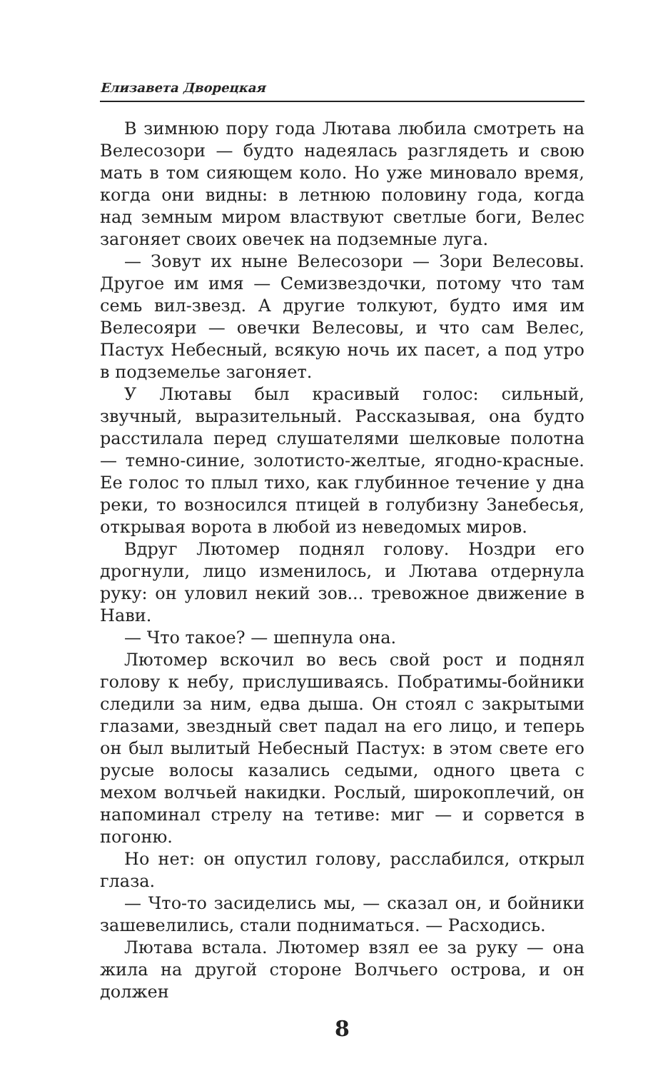Елизавета Дворецкая
В зимнюю пору года Лютава любила смотреть на Велесозори — будто надеялась разглядеть и свою мать в том сияющем коло. Но уже миновало время, когда они видны: в летнюю половину года, когда над земным миром властвуют светлые боги, Велес загоняет своих овечек на подземные луга.
— Зовут их ныне Велесозори — Зори Велесовы. Другое им имя — Семизвездочки, потому что там семь вил-звезд. А другие толкуют, будто имя им Велесояри — овечки Велесовы, и что сам Велес, Пастух Небесный, всякую ночь их пасет, а под утро в подземелье загоняет.
У Лютавы был красивый голос: сильный, звучный, выразительный. Рассказывая, она будто расстилала перед слушателями шелковые полотна — темно-синие, золотисто-желтые, ягодно-красные. Ее голос то плыл тихо, как глубинное течение у дна реки, то возносился птицей в голубизну Занебесья, открывая ворота в любой из неведомых миров.
Вдруг Лютомер поднял голову. Ноздри его дрогнули, лицо изменилось, и Лютава отдернула руку: он уловил некий зов... тревожное движение в Нави.
— Что такое? — шепнула она.
Лютомер вскочил во весь свой рост и поднял голову к небу, прислушиваясь. Побратимы-бойники следили за ним, едва дыша. Он стоял с закрытыми глазами, звездный свет падал на его лицо, и теперь он был вылитый Небесный Пастух: в этом свете его русые волосы казались седыми, одного цвета с мехом волчьей накидки. Рослый, широкоплечий, он напоминал стрелу на тетиве: миг — и сорвется в погоню.
Но нет: он опустил голову, расслабился, открыл глаза.
— Что-то засиделись мы, — сказал он, и бойники зашевелились, стали подниматься. — Расходись.
Лютава встала. Лютомер взял ее за руку — она жила на другой стороне Волчьего острова, и он должен
8